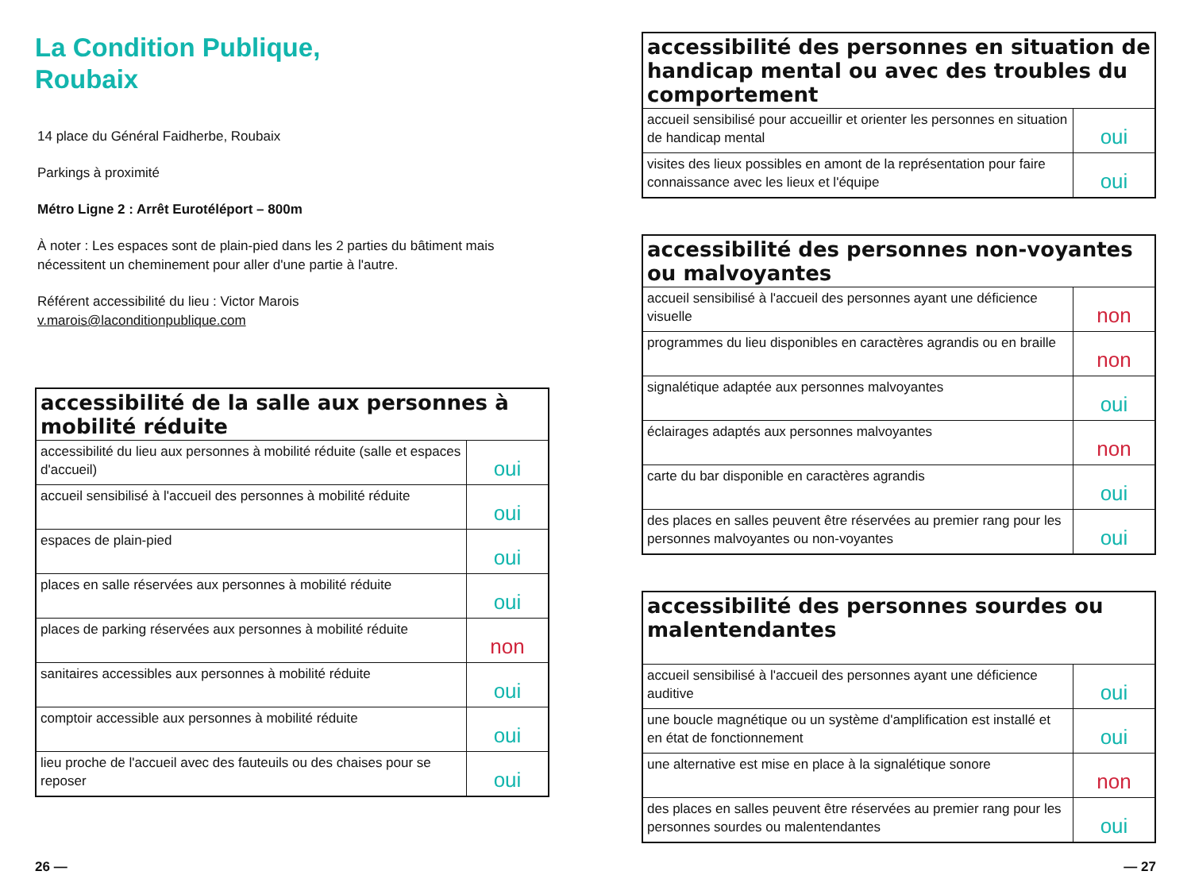La Condition Publique,
Roubaix
14 place du Général Faidherbe, Roubaix
Parkings à proximité
Métro Ligne 2 : Arrêt Eurotéléport – 800m
À noter : Les espaces sont de plain-pied dans les 2 parties du bâtiment mais nécessitent un cheminement pour aller d'une partie à l'autre.
Référent accessibilité du lieu : Victor Marois
v.marois@laconditionpublique.com
| accessibilité de la salle aux personnes à mobilité réduite | |
| --- | --- |
| accessibilité du lieu aux personnes à mobilité réduite (salle et espaces d'accueil) | oui |
| accueil sensibilisé à l'accueil des personnes à mobilité réduite | oui |
| espaces de plain-pied | oui |
| places en salle réservées aux personnes à mobilité réduite | oui |
| places de parking réservées aux personnes à mobilité réduite | non |
| sanitaires accessibles aux personnes à mobilité réduite | oui |
| comptoir accessible aux personnes à mobilité réduite | oui |
| lieu proche de l'accueil avec des fauteuils ou des chaises pour se reposer | oui |
| accessibilité des personnes en situation de handicap mental ou avec des troubles du comportement | |
| --- | --- |
| accueil sensibilisé pour accueillir et orienter les personnes en situation de handicap mental | oui |
| visites des lieux possibles en amont de la représentation pour faire connaissance avec les lieux et l'équipe | oui |
| accessibilité des personnes non-voyantes ou malvoyantes | |
| --- | --- |
| accueil sensibilisé à l'accueil des personnes ayant une déficience visuelle | non |
| programmes du lieu disponibles en caractères agrandis ou en braille | non |
| signalétique adaptée aux personnes malvoyantes | oui |
| éclairages adaptés aux personnes malvoyantes | non |
| carte du bar disponible en caractères agrandis | oui |
| des places en salles peuvent être réservées au premier rang pour les personnes malvoyantes ou non-voyantes | oui |
| accessibilité des personnes sourdes ou malentendantes | |
| --- | --- |
| accueil sensibilisé à l'accueil des personnes ayant une déficience auditive | oui |
| une boucle magnétique ou un système d'amplification est installé et en état de fonctionnement | oui |
| une alternative est mise en place à la signalétique sonore | non |
| des places en salles peuvent être réservées au premier rang pour les personnes sourdes ou malentendantes | oui |
26 — — 27